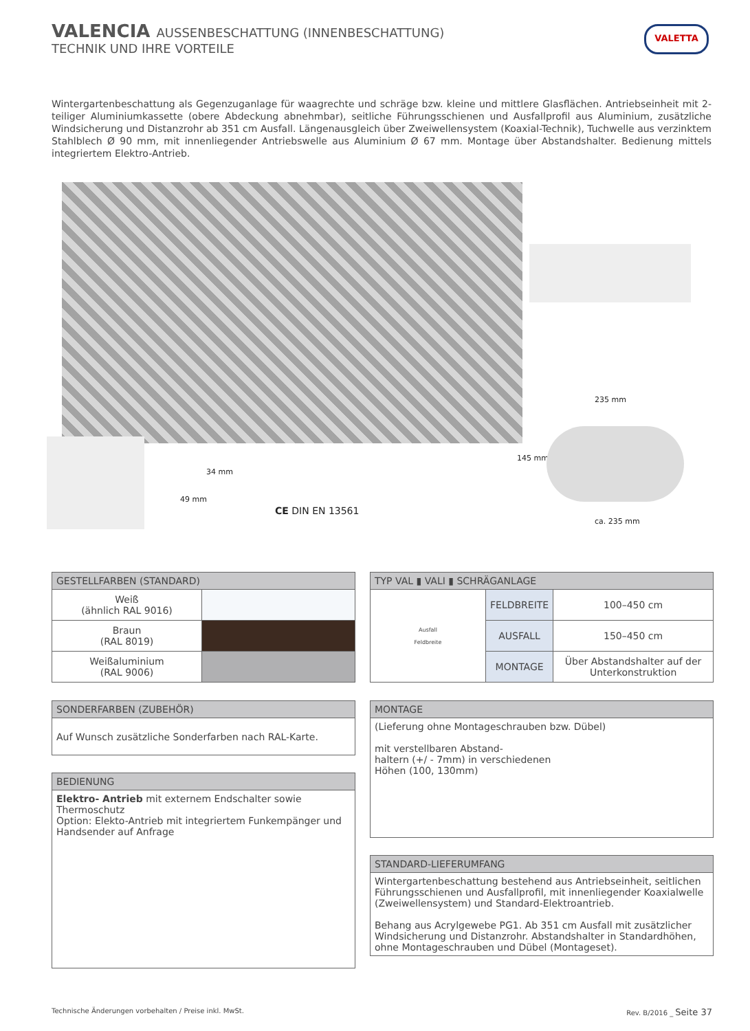VALENCIA AUSSENBESCHATTUNG (INNENBESCHATTUNG)
TECHNIK UND IHRE VORTEILE
VALETTA
Wintergartenbeschattung als Gegenzuganlage für waagrechte und schräge bzw. kleine und mittlere Glasflächen. Antriebseinheit mit 2-teiliger Aluminiumkassette (obere Abdeckung abnehmbar), seitliche Führungsschienen und Ausfallprofil aus Aluminium, zusätzliche Windsicherung und Distanzrohr ab 351 cm Ausfall. Längenausgleich über Zweiwellensystem (Koaxial-Technik), Tuchwelle aus verzinktem Stahlblech Ø 90 mm, mit innenliegender Antriebswelle aus Aluminium Ø 67 mm. Montage über Abstandshalter. Bedienung mittels integriertem Elektro-Antrieb.
34 mm
49 mm
CE DIN EN 13561
235 mm
145 mm
ca. 235 mm
| GESTELLFARBEN (STANDARD) | |
| --- | --- |
| Weiß (ähnlich RAL 9016) | |
| Braun (RAL 8019) | |
| Weißaluminium (RAL 9006) | |
| TYP VAL ▮ VALI ▮ SCHRÄGANLAGE | | |
| --- | --- | --- |
| Ausfall Feldbreite | FELDBREITE | 100–450 cm |
| | AUSFALL | 150–450 cm |
| | MONTAGE | Über Abstandshalter auf der Unterkonstruktion |
| SONDERFARBEN (ZUBEHÖR) |
| --- |
| Auf Wunsch zusätzliche Sonderfarben nach RAL-Karte. |
| BEDIENUNG |
| --- |
| Elektro- Antrieb mit externem Endschalter sowie Thermoschutz Option: Elekto-Antrieb mit integriertem Funkempänger und Handsender auf Anfrage |
| MONTAGE |
| --- |
| (Lieferung ohne Montageschrauben bzw. Dübel) mit verstellbaren Abstand- haltern (+/ - 7mm) in verschiedenen Höhen (100, 130mm) |
| STANDARD-LIEFERUMFANG |
| --- |
| Wintergartenbeschattung bestehend aus Antriebseinheit, seitlichen Führungsschienen und Ausfallprofil, mit innenliegender Koaxialwelle (Zweiwellensystem) und Standard-Elektroantrieb. Behang aus Acrylgewebe PG1. Ab 351 cm Ausfall mit zusätzlicher Windsicherung und Distanzrohr. Abstandshalter in Standardhöhen, ohne Montageschrauben und Dübel (Montageset). |
Technische Änderungen vorbehalten / Preise inkl. MwSt.
Rev. B/2016 _ Seite 37